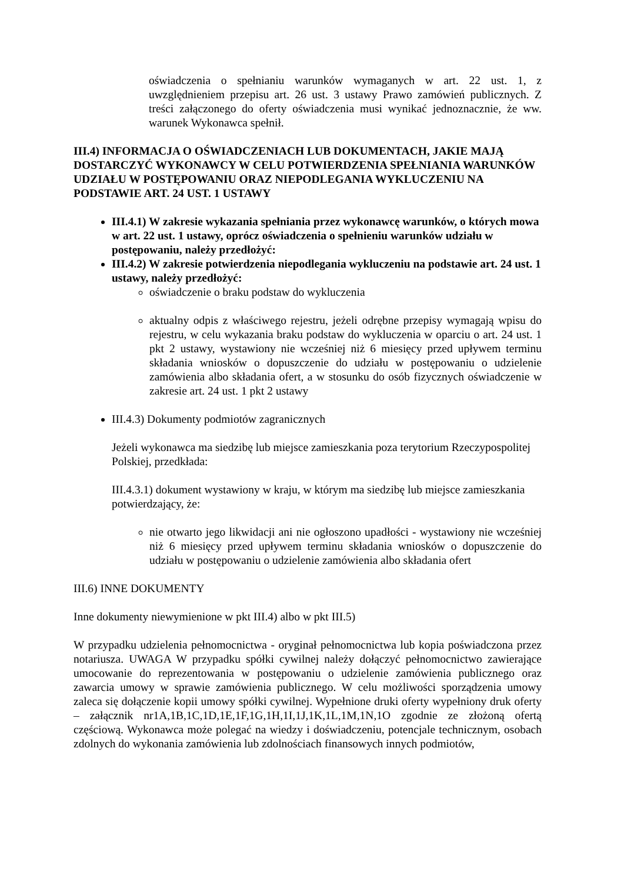oświadczenia o spełnianiu warunków wymaganych w art. 22 ust. 1, z uwzględnieniem przepisu art. 26 ust. 3 ustawy Prawo zamówień publicznych. Z treści załączonego do oferty oświadczenia musi wynikać jednoznacznie, że ww. warunek Wykonawca spełnił.
III.4) INFORMACJA O OŚWIADCZENIACH LUB DOKUMENTACH, JAKIE MAJĄ DOSTARCZYĆ WYKONAWCY W CELU POTWIERDZENIA SPEŁNIANIA WARUNKÓW UDZIAŁU W POSTĘPOWANIU ORAZ NIEPODLEGANIA WYKLUCZENIU NA PODSTAWIE ART. 24 UST. 1 USTAWY
III.4.1) W zakresie wykazania spełniania przez wykonawcę warunków, o których mowa w art. 22 ust. 1 ustawy, oprócz oświadczenia o spełnieniu warunków udziału w postępowaniu, należy przedłożyć:
III.4.2) W zakresie potwierdzenia niepodlegania wykluczeniu na podstawie art. 24 ust. 1 ustawy, należy przedłożyć:
oświadczenie o braku podstaw do wykluczenia
aktualny odpis z właściwego rejestru, jeżeli odrębne przepisy wymagają wpisu do rejestru, w celu wykazania braku podstaw do wykluczenia w oparciu o art. 24 ust. 1 pkt 2 ustawy, wystawiony nie wcześniej niż 6 miesięcy przed upływem terminu składania wniosków o dopuszczenie do udziału w postępowaniu o udzielenie zamówienia albo składania ofert, a w stosunku do osób fizycznych oświadczenie w zakresie art. 24 ust. 1 pkt 2 ustawy
III.4.3) Dokumenty podmiotów zagranicznych
Jeżeli wykonawca ma siedzibę lub miejsce zamieszkania poza terytorium Rzeczypospolitej Polskiej, przedkłada:
III.4.3.1) dokument wystawiony w kraju, w którym ma siedzibę lub miejsce zamieszkania potwierdzający, że:
nie otwarto jego likwidacji ani nie ogłoszono upadłości - wystawiony nie wcześniej niż 6 miesięcy przed upływem terminu składania wniosków o dopuszczenie do udziału w postępowaniu o udzielenie zamówienia albo składania ofert
III.6) INNE DOKUMENTY
Inne dokumenty niewymienione w pkt III.4) albo w pkt III.5)
W przypadku udzielenia pełnomocnictwa - oryginał pełnomocnictwa lub kopia poświadczona przez notariusza. UWAGA W przypadku spółki cywilnej należy dołączyć pełnomocnictwo zawierające umocowanie do reprezentowania w postępowaniu o udzielenie zamówienia publicznego oraz zawarcia umowy w sprawie zamówienia publicznego. W celu możliwości sporządzenia umowy zaleca się dołączenie kopii umowy spółki cywilnej. Wypełnione druki oferty wypełniony druk oferty – załącznik nr1A,1B,1C,1D,1E,1F,1G,1H,1I,1J,1K,1L,1M,1N,1O zgodnie ze złożoną ofertą częściową. Wykonawca może polegać na wiedzy i doświadczeniu, potencjale technicznym, osobach zdolnych do wykonania zamówienia lub zdolnościach finansowych innych podmiotów,